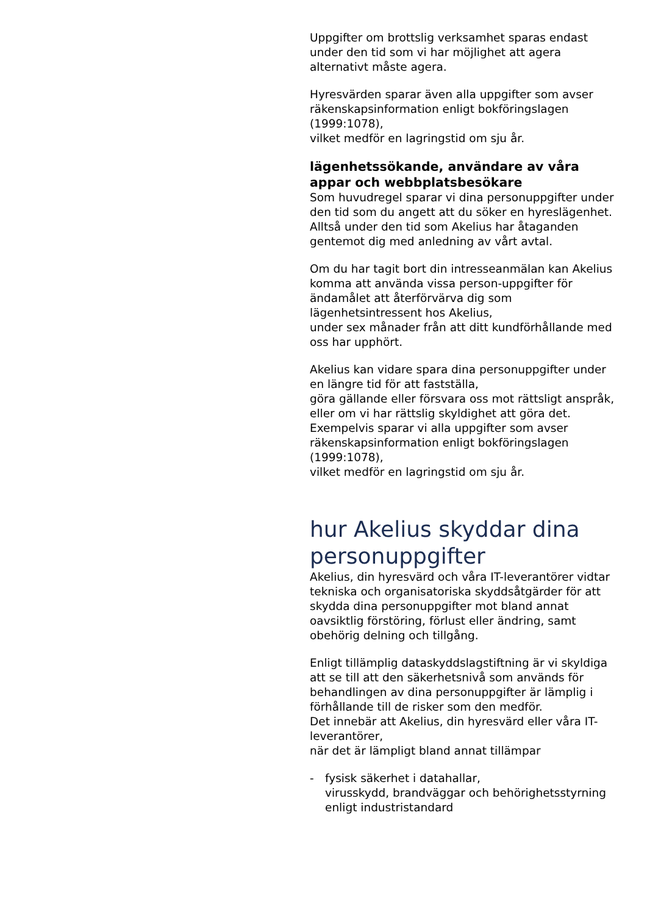Uppgifter om brottslig verksamhet sparas endast under den tid som vi har möjlighet att agera alternativt måste agera.
Hyresvärden sparar även alla uppgifter som avser räkenskapsinformation enligt bokföringslagen (1999:1078),
vilket medför en lagringstid om sju år.
lägenhetssökande, användare av våra appar och webbplatsbesökare
Som huvudregel sparar vi dina personuppgifter under den tid som du angett att du söker en hyreslägenhet.
Alltså under den tid som Akelius har åtaganden gentemot dig med anledning av vårt avtal.
Om du har tagit bort din intresseanmälan kan Akelius komma att använda vissa person-uppgifter för ändamålet att återförvärva dig som lägenhetsintressent hos Akelius,
under sex månader från att ditt kundförhållande med oss har upphört.
Akelius kan vidare spara dina personuppgifter under en längre tid för att fastställa,
göra gällande eller försvara oss mot rättsligt anspråk,
eller om vi har rättslig skyldighet att göra det.
Exempelvis sparar vi alla uppgifter som avser räkenskapsinformation enligt bokföringslagen (1999:1078),
vilket medför en lagringstid om sju år.
hur Akelius skyddar dina personuppgifter
Akelius, din hyresvärd och våra IT-leverantörer vidtar tekniska och organisatoriska skyddsåtgärder för att skydda dina personuppgifter mot bland annat oavsiktlig förstöring, förlust eller ändring, samt obehörig delning och tillgång.
Enligt tillämplig dataskyddslagstiftning är vi skyldiga att se till att den säkerhetsnivå som används för behandlingen av dina personuppgifter är lämplig i förhållande till de risker som den medför.
Det innebär att Akelius, din hyresvärd eller våra IT-leverantörer,
när det är lämpligt bland annat tillämpar
- fysisk säkerhet i datahallar,
virusskydd, brandväggar och behörighetsstyrning enligt industristandard